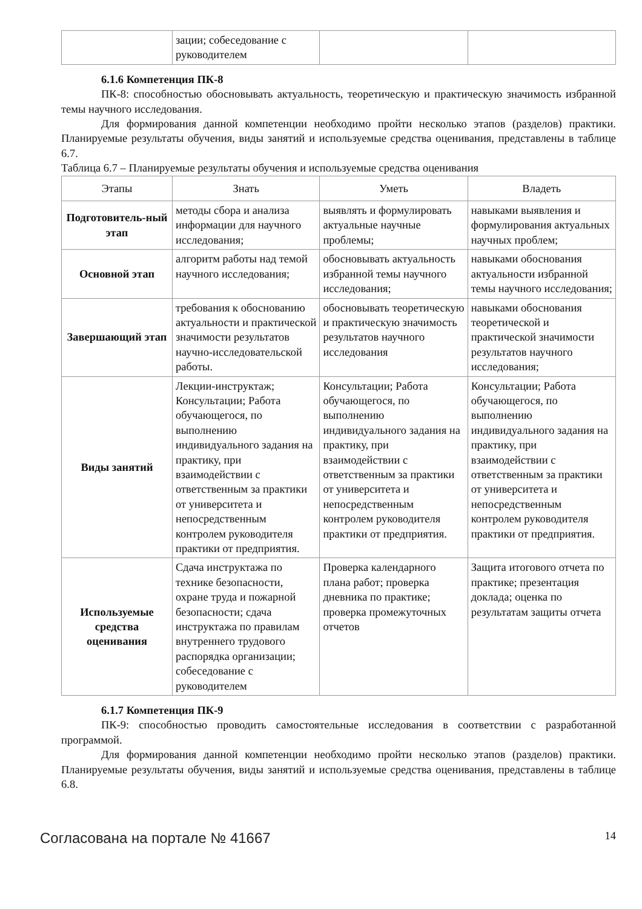| | зации; собеседование с руководителем | | |
6.1.6 Компетенция ПК-8
ПК-8: способностью обосновывать актуальность, теоретическую и практическую значимость избранной темы научного исследования.
Для формирования данной компетенции необходимо пройти несколько этапов (разделов) практики. Планируемые результаты обучения, виды занятий и используемые средства оценивания, представлены в таблице 6.7.
Таблица 6.7 – Планируемые результаты обучения и используемые средства оценивания
| Этапы | Знать | Уметь | Владеть |
| --- | --- | --- | --- |
| Подготовитель-ный этап | методы сбора и анализа информации для научного исследования; | выявлять и формулировать актуальные научные проблемы; | навыками выявления и формулирования актуальных научных проблем; |
| Основной этап | алгоритм работы над темой научного исследования; | обосновывать актуальность избранной темы научного исследования; | навыками обоснования актуальности избранной темы научного исследования; |
| Завершающий этап | требования к обоснованию актуальности и практической значимости результатов научно-исследовательской работы. | обосновывать теоретическую и практическую значимость результатов научного исследования | навыками обоснования теоретической и практической значимости результатов научного исследования; |
| Виды занятий | Лекции-инструктаж; Консультации; Работа обучающегося, по выполнению индивидуального задания на практику, при взаимодействии с ответственным за практики от университета и непосредственным контролем руководителя практики от предприятия. | Консультации; Работа обучающегося, по выполнению индивидуального задания на практику, при взаимодействии с ответственным за практики от университета и непосредственным контролем руководителя практики от предприятия. | Консультации; Работа обучающегося, по выполнению индивидуального задания на практику, при взаимодействии с ответственным за практики от университета и непосредственным контролем руководителя практики от предприятия. |
| Используемые средства оценивания | Сдача инструктажа по технике безопасности, охране труда и пожарной безопасности; сдача инструктажа по правилам внутреннего трудового распорядка организации; собеседование с руководителем | Проверка календарного плана работ; проверка дневника по практике; проверка промежуточных отчетов | Защита итогового отчета по практике; презентация доклада; оценка по результатам защиты отчета |
6.1.7 Компетенция ПК-9
ПК-9: способностью проводить самостоятельные исследования в соответствии с разработанной программой.
Для формирования данной компетенции необходимо пройти несколько этапов (разделов) практики. Планируемые результаты обучения, виды занятий и используемые средства оценивания, представлены в таблице 6.8.
Согласована на портале № 41667 14